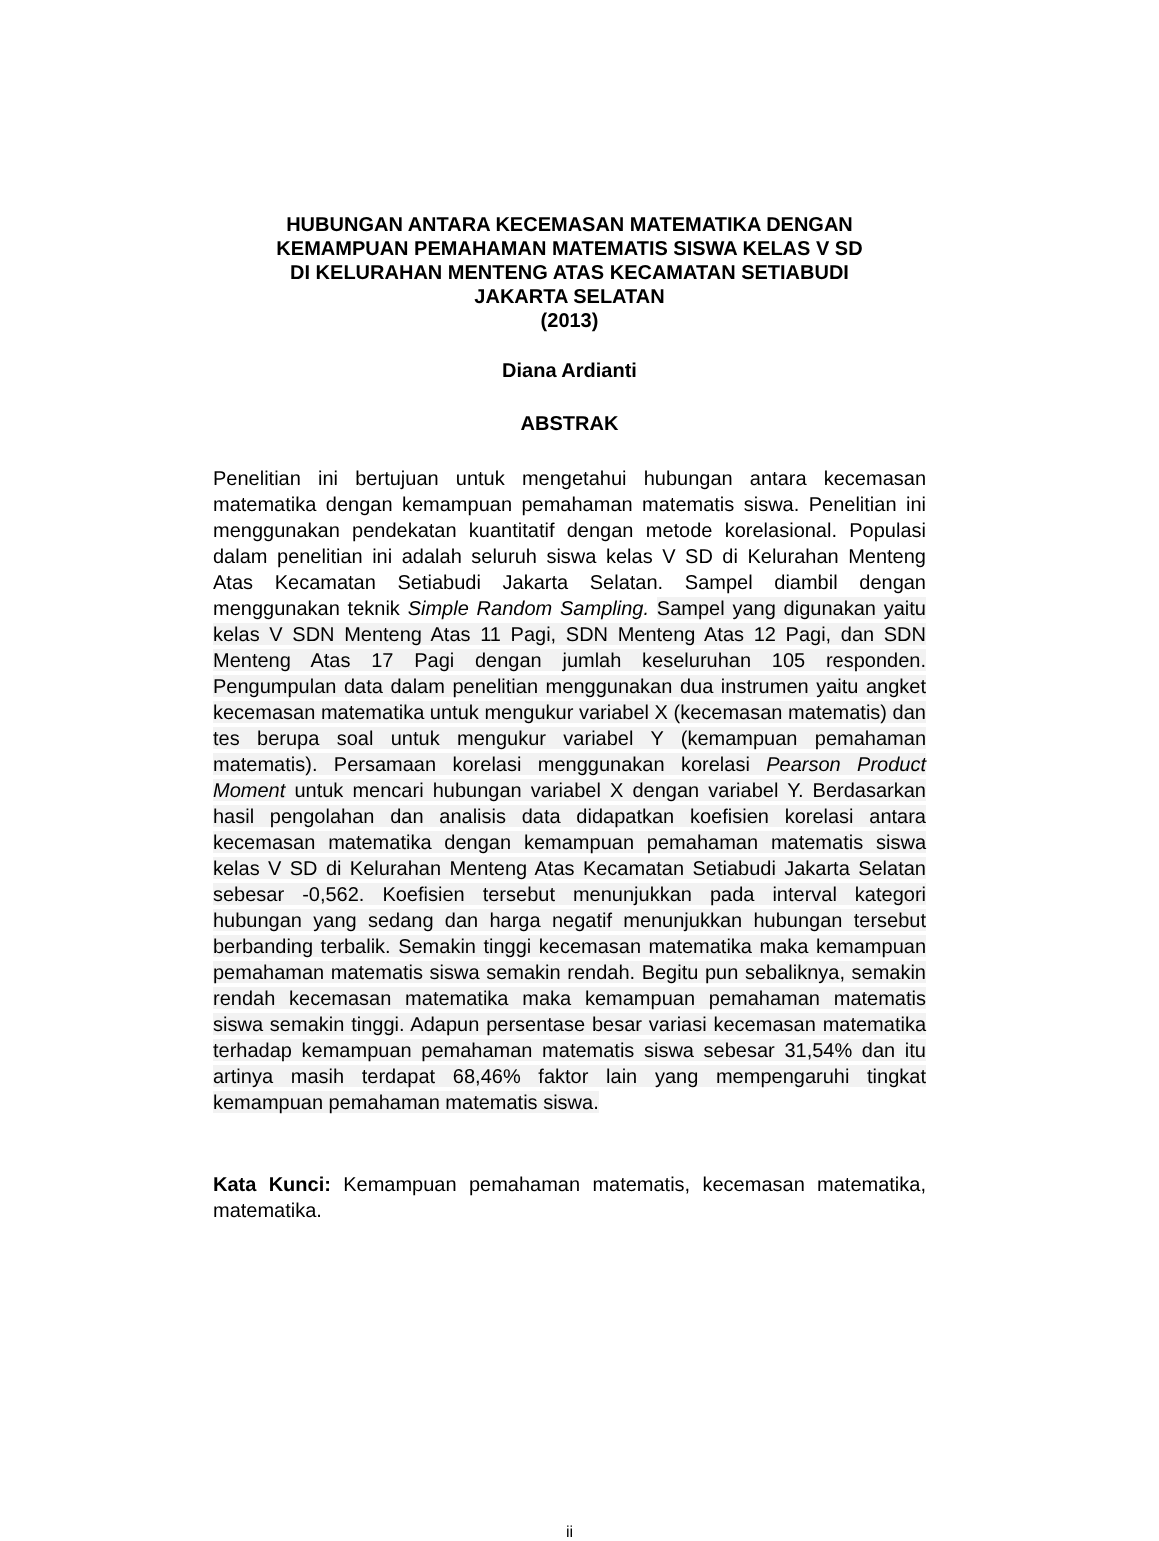HUBUNGAN ANTARA KECEMASAN MATEMATIKA DENGAN
KEMAMPUAN PEMAHAMAN MATEMATIS SISWA KELAS V SD
DI KELURAHAN MENTENG ATAS KECAMATAN SETIABUDI
JAKARTA SELATAN
(2013)
Diana Ardianti
ABSTRAK
Penelitian ini bertujuan untuk mengetahui hubungan antara kecemasan matematika dengan kemampuan pemahaman matematis siswa. Penelitian ini menggunakan pendekatan kuantitatif dengan metode korelasional. Populasi dalam penelitian ini adalah seluruh siswa kelas V SD di Kelurahan Menteng Atas Kecamatan Setiabudi Jakarta Selatan. Sampel diambil dengan menggunakan teknik Simple Random Sampling. Sampel yang digunakan yaitu kelas V SDN Menteng Atas 11 Pagi, SDN Menteng Atas 12 Pagi, dan SDN Menteng Atas 17 Pagi dengan jumlah keseluruhan 105 responden. Pengumpulan data dalam penelitian menggunakan dua instrumen yaitu angket kecemasan matematika untuk mengukur variabel X (kecemasan matematis) dan tes berupa soal untuk mengukur variabel Y (kemampuan pemahaman matematis). Persamaan korelasi menggunakan korelasi Pearson Product Moment untuk mencari hubungan variabel X dengan variabel Y. Berdasarkan hasil pengolahan dan analisis data didapatkan koefisien korelasi antara kecemasan matematika dengan kemampuan pemahaman matematis siswa kelas V SD di Kelurahan Menteng Atas Kecamatan Setiabudi Jakarta Selatan sebesar -0,562. Koefisien tersebut menunjukkan pada interval kategori hubungan yang sedang dan harga negatif menunjukkan hubungan tersebut berbanding terbalik. Semakin tinggi kecemasan matematika maka kemampuan pemahaman matematis siswa semakin rendah. Begitu pun sebaliknya, semakin rendah kecemasan matematika maka kemampuan pemahaman matematis siswa semakin tinggi. Adapun persentase besar variasi kecemasan matematika terhadap kemampuan pemahaman matematis siswa sebesar 31,54% dan itu artinya masih terdapat 68,46% faktor lain yang mempengaruhi tingkat kemampuan pemahaman matematis siswa.
Kata Kunci: Kemampuan pemahaman matematis, kecemasan matematika, matematika.
ii